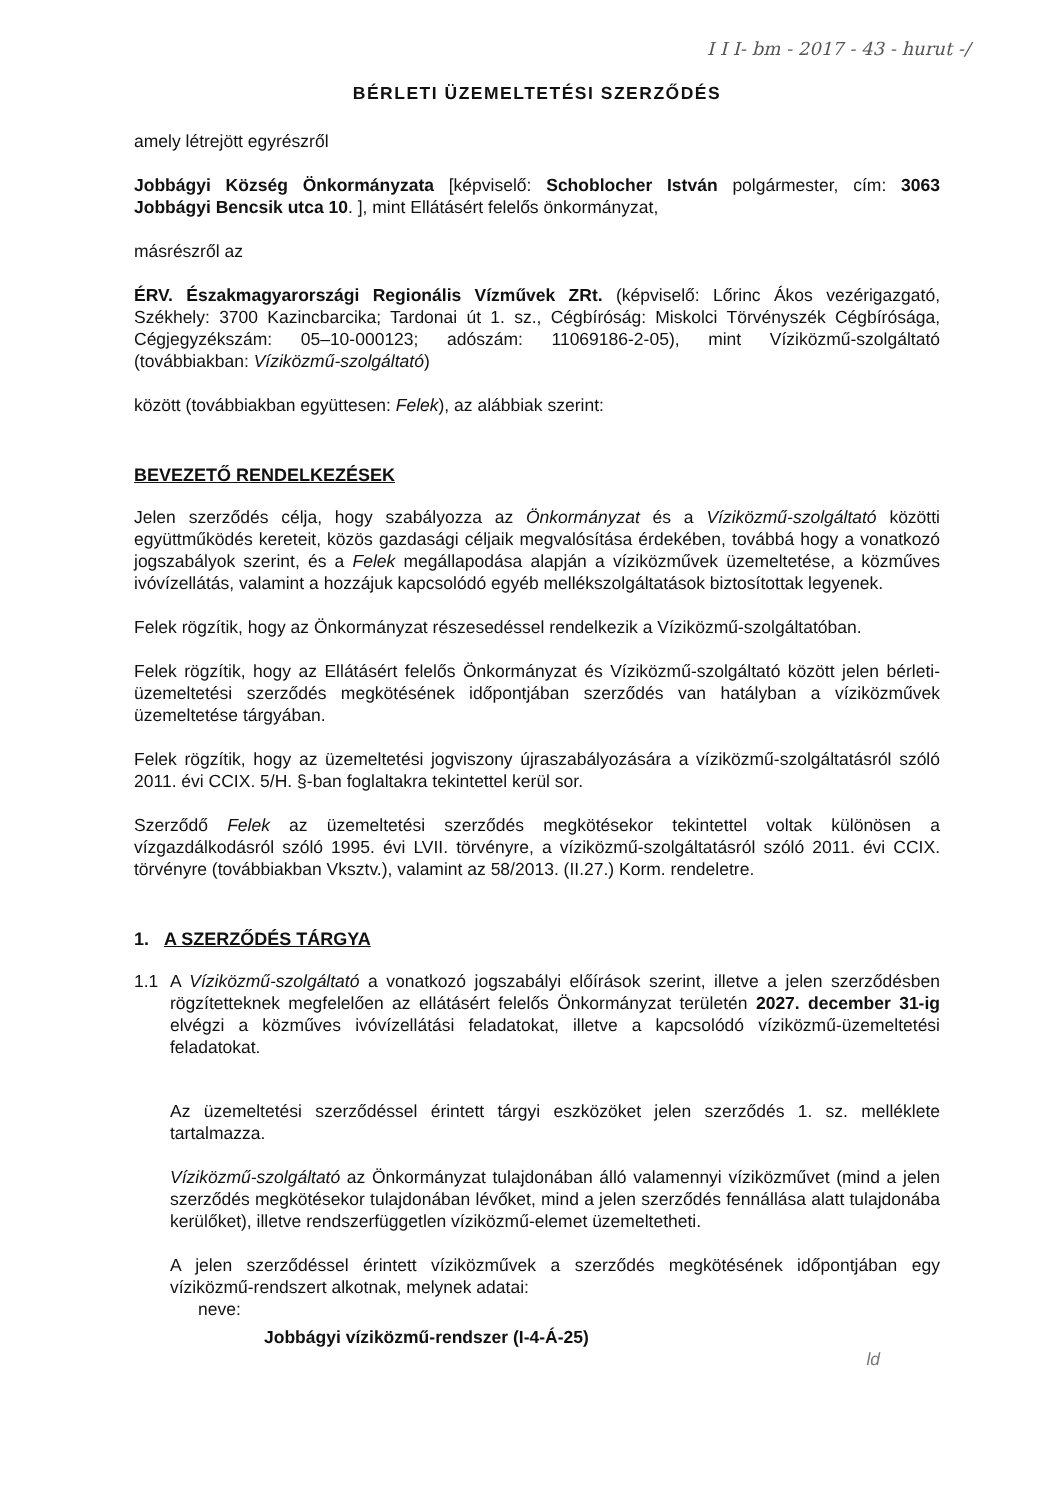I I I- bm - 2017 - 43 - hurut -/
BÉRLETI ÜZEMELTETÉSI SZERZŐDÉS
amely létrejött egyrészről
Jobbágyi Község Önkormányzata [képviselő: Schoblocher István polgármester, cím: 3063 Jobbágyi Bencsik utca 10. ], mint Ellátásért felelős önkormányzat,
másrészről az
ÉRV. Északmagyarországi Regionális Vízművek ZRt. (képviselő: Lőrinc Ákos vezérigazgató, Székhely: 3700 Kazincbarcika; Tardonai út 1. sz., Cégbíróság: Miskolci Törvényszék Cégbírósága, Cégjegyzékszám: 05–10-000123; adószám: 11069186-2-05), mint Víziközmű-szolgáltató (továbbiakban: Víziközmű-szolgáltató)
között (továbbiakban együttesen: Felek), az alábbiak szerint:
BEVEZETŐ RENDELKEZÉSEK
Jelen szerződés célja, hogy szabályozza az Önkormányzat és a Víziközmű-szolgáltató közötti együttműködés kereteit, közös gazdasági céljaik megvalósítása érdekében, továbbá hogy a vonatkozó jogszabályok szerint, és a Felek megállapodása alapján a víziközművek üzemeltetése, a közműves ivóvízellátás, valamint a hozzájuk kapcsolódó egyéb mellékszolgáltatások biztosítottak legyenek.
Felek rögzítik, hogy az Önkormányzat részesedéssel rendelkezik a Víziközmű-szolgáltatóban.
Felek rögzítik, hogy az Ellátásért felelős Önkormányzat és Víziközmű-szolgáltató között jelen bérleti-üzemeltetési szerződés megkötésének időpontjában szerződés van hatályban a víziközművek üzemeltetése tárgyában.
Felek rögzítik, hogy az üzemeltetési jogviszony újraszabályozására a víziközmű-szolgáltatásról szóló 2011. évi CCIX. 5/H. §-ban foglaltakra tekintettel kerül sor.
Szerződő Felek az üzemeltetési szerződés megkötésekor tekintettel voltak különösen a vízgazdálkodásról szóló 1995. évi LVII. törvényre, a víziközmű-szolgáltatásról szóló 2011. évi CCIX. törvényre (továbbiakban Vksztv.), valamint az 58/2013. (II.27.) Korm. rendeletre.
1. A SZERZŐDÉS TÁRGYA
1.1 A Víziközmű-szolgáltató a vonatkozó jogszabályi előírások szerint, illetve a jelen szerződésben rögzítetteknek megfelelően az ellátásért felelős Önkormányzat területén 2027. december 31-ig elvégzi a közműves ivóvízellátási feladatokat, illetve a kapcsolódó víziközmű-üzemeltetési feladatokat.
Az üzemeltetési szerződéssel érintett tárgyi eszközöket jelen szerződés 1. sz. melléklete tartalmazza.
Víziközmű-szolgáltató az Önkormányzat tulajdonában álló valamennyi víziközművet (mind a jelen szerződés megkötésekor tulajdonában lévőket, mind a jelen szerződés fennállása alatt tulajdonába kerülőket), illetve rendszerfüggetlen víziközmű-elemet üzemeltetheti.
A jelen szerződéssel érintett víziközművek a szerződés megkötésének időpontjában egy víziközmű-rendszert alkotnak, melynek adatai:
neve:
Jobbágyi víziközmű-rendszer (I-4-Á-25)
ld